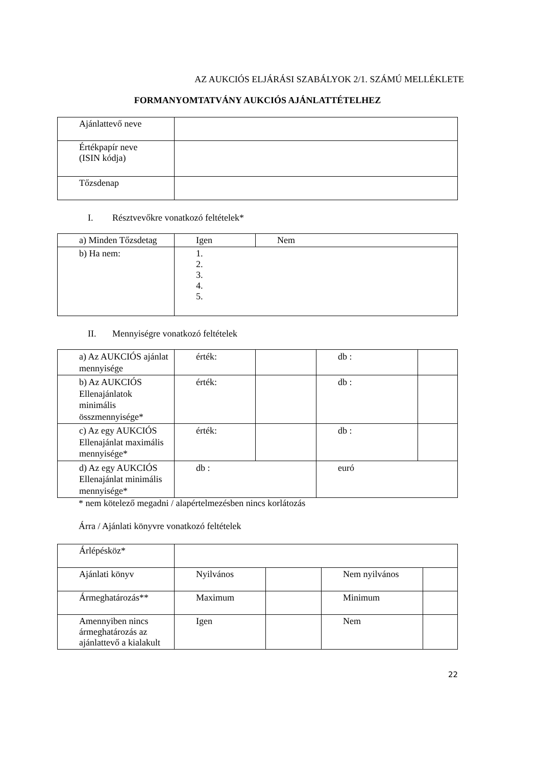AZ AUKCIÓS ELJÁRÁSI SZABÁLYOK 2/1. SZÁMÚ MELLÉKLETE
FORMANYOMTATVÁNY AUKCIÓS AJÁNLATTÉTELHEZ
| Ajánlattevő neve | |
| Értékpapír neve (ISIN kódja) | |
| Tőzsdenap | |
I. Résztvevőkre vonatkozó feltételek*
| a) Minden Tőzsdetag | Igen | Nem |
| b) Ha nem: | 1. 2. 3. 4. 5. | |
II. Mennyiségre vonatkozó feltételek
| a) Az AUKCIÓS ajánlat mennyisége | érték: | | db : | |
| b) Az AUKCIÓS Ellenajánlatok minimális összmennyisége* | érték: | | db : | |
| c) Az egy AUKCIÓS Ellenajánlat maximális mennyisége* | érték: | | db : | |
| d) Az egy AUKCIÓS Ellenajánlat minimális mennyisége* | db : | | euró | |
* nem kötelező megadni / alapértelmezésben nincs korlátozás
Árra / Ajánlati könyvre vonatkozó feltételek
| Árlépésköz* | | | | |
| Ajánlati könyv | Nyilvános | | Nem nyilvános | |
| Ármeghatározás** | Maximum | | Minimum | |
| Amennyiben nincs ármeghatározás az ajánlattevő a kialakult | Igen | | Nem | |
22